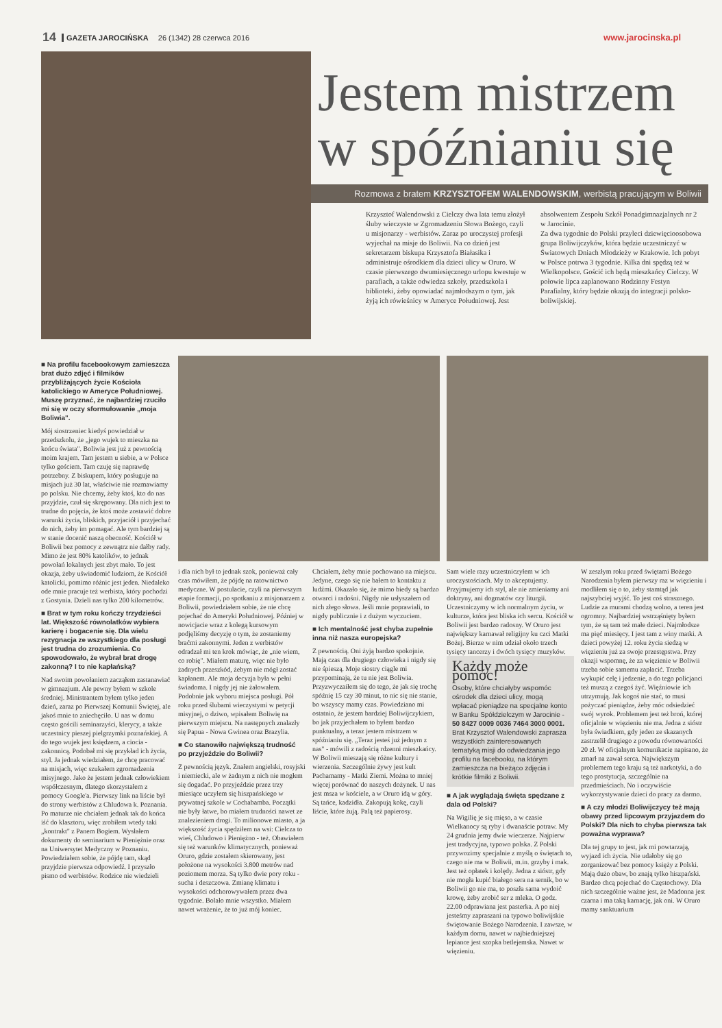14 GAZETA JAROCIŃSKA 26 (1342) 28 czerwca 2016 www.jarocinska.pl
Jestem mistrzem w spóźnianiu się
Rozmowa z bratem KRZYSZTOFEM WALENDOWSKIM, werbistą pracującym w Boliwii
Krzysztof Walendowski z Cielczy dwa lata temu złożył śluby wieczyste w Zgromadzeniu Słowa Bożego, czyli u misjonarzy - werbistów. Zaraz po uroczystej profesji wyjechał na misje do Boliwii. Na co dzień jest sekretarzem biskupa Krzysztofa Białasika i administruje ośrodkiem dla dzieci ulicy w Oruro. W czasie pierwszego dwumiesięcznego urlopu kwestuje w parafiach, a także odwiedza szkoły, przedszkola i biblioteki, żeby opowiadać najmłodszym o tym, jak żyją ich rówieśnicy w Ameryce Południowej. Jest absolwentem Zespołu Szkół Ponadgimnazjalnych nr 2 w Jarocinie.
Za dwa tygodnie do Polski przyleci dziewięcioosobowa grupa Boliwijczyków, która będzie uczestniczyć w Światowych Dniach Młodzieży w Krakowie. Ich pobyt w Polsce potrwa 3 tygodnie. Kilka dni spędzą też w Wielkopolsce. Gościć ich będą mieszkańcy Cielczy. W połowie lipca zaplanowano Rodzinny Festyn Parafialny, który będzie okazją do integracji polsko-boliwijskiej.
■ Na profilu facebookowym zamieszcza brat dużo zdjęć i filmików przybliżających życie Kościoła katolickiego w Ameryce Południowej. Muszę przyznać, że najbardziej rzuciło mi się w oczy sformułowanie „moja Boliwia".
Mój siostrzeniec kiedyś powiedział w przedszkolu, że „jego wujek to mieszka na końcu świata". Boliwia jest już z pewnością moim krajem. Tam jestem u siebie, a w Polsce tylko gościem. Tam czuję się naprawdę potrzebny. Z biskupem, który posługuje na misjach już 30 lat, właściwie nie rozmawiamy po polsku. Nie chcemy, żeby ktoś, kto do nas przyjdzie, czuł się skrępowany. Dla nich jest to trudne do pojęcia, że ktoś może zostawić dobre warunki życia, bliskich, przyjaciół i przyjechać do nich, żeby im pomagać. Ale tym bardziej są w stanie docenić naszą obecność. Kościół w Boliwii bez pomocy z zewnątrz nie dałby rady. Mimo że jest 80% katolików, to jednak powołań lokalnych jest zbyt mało. To jest okazja, żeby uświadomić ludziom, że Kościół katolicki, pomimo różnic jest jeden. Niedaleko ode mnie pracuje też werbista, który pochodzi z Gostynia. Dzieli nas tylko 200 kilometrów.
■ Brat w tym roku kończy trzydzieści lat. Większość równolatków wybiera karierę i bogacenie się. Dla wielu rezygnacja ze wszystkiego dla posługi jest trudna do zrozumienia. Co spowodowało, że wybrał brat drogę zakonną? I to nie kapłańską?
Nad swoim powołaniem zacząłem zastanawiać w gimnazjum. Ale pewny byłem w szkole średniej. Ministrantem byłem tylko jeden dzień, zaraz po Pierwszej Komunii Świętej, ale jakoś mnie to zniechęciło. U nas w domu często gościli seminarzyści, klerycy, a także uczestnicy pieszej pielgrzymki poznańskiej. A do tego wujek jest księdzem, a ciocia - zakonnicą. Podobał mi się przykład ich życia, styl. Ja jednak wiedziałem, że chcę pracować na misjach, więc szukałem zgromadzenia misyjnego. Jako że jestem jednak człowiekiem współczesnym, dlatego skorzystałem z pomocy Google'a. Pierwszy link na liście był do strony werbistów z Chludowa k. Poznania. Po maturze nie chciałem jednak tak do końca iść do klasztoru, więc zrobiłem wtedy taki „kontrakt" z Panem Bogiem. Wysłałem dokumenty do seminarium w Pieniężnie oraz na Uniwersytet Medyczny w Poznaniu. Powiedziałem sobie, że pójdę tam, skąd przyjdzie pierwsza odpowiedź. I przyszło pismo od werbistów. Rodzice nie wiedzieli
i dla nich był to jednak szok, ponieważ cały czas mówiłem, że pójdę na ratownictwo medyczne. W postulacie, czyli na pierwszym etapie formacji, po spotkaniu z misjonarzem z Boliwii, powiedziałem sobie, że nie chcę pojechać do Ameryki Południowej. Później w nowicjacie wraz z kolegą kursowym podjęliśmy decyzję o tym, że zostaniemy braćmi zakonnymi. Jeden z werbistów odradzał mi ten krok mówiąc, że „nie wiem, co robię". Miałem maturę, więc nie było żadnych przeszkód, żebym nie mógł zostać kapłanem. Ale moja decyzja była w pełni świadoma. I nigdy jej nie żałowałem. Podobnie jak wyboru miejsca posługi. Pół roku przed ślubami wieczystymi w petycji misyjnej, o dziwo, wpisałem Boliwię na pierwszym miejscu. Na następnych znalazły się Papua - Nowa Gwinea oraz Brazylia.
■ Co stanowiło największą trudność po przyjeździe do Boliwii?
Z pewnością język. Znałem angielski, rosyjski i niemiecki, ale w żadnym z nich nie mogłem się dogadać. Po przyjeździe przez trzy miesiące uczyłem się hiszpańskiego w prywatnej szkole w Cochabamba. Początki nie były łatwe, bo miałem trudności nawet ze znalezieniem drogi. To milionowe miasto, a ja większość życia spędziłem na wsi: Cielcza to wieś, Chludowo i Pieniężno - też. Obawiałem się też warunków klimatycznych, ponieważ Oruro, gdzie zostałem skierowany, jest położone na wysokości 3.800 metrów nad poziomem morza. Są tylko dwie pory roku - sucha i deszczowa. Zmianę klimatu i wysokości odchorowywałem przez dwa tygodnie. Bolało mnie wszystko. Miałem nawet wrażenie, że to już mój koniec.
Chciałem, żeby mnie pochowano na miejscu. Jedyne, czego się nie bałem to kontaktu z ludźmi. Okazało się, że mimo biedy są bardzo otwarci i radośni. Nigdy nie usłyszałem od nich złego słowa. Jeśli mnie poprawiali, to nigdy publicznie i z dużym wyczuciem.
■ Ich mentalność jest chyba zupełnie inna niż nasza europejska?
Z pewnością. Oni żyją bardzo spokojnie. Mają czas dla drugiego człowieka i nigdy się nie śpieszą. Moje siostry ciągle mi przypominają, że tu nie jest Boliwia. Przyzwyczaiłem się do tego, że jak się trochę spóźnię 15 czy 30 minut, to nic się nie stanie, bo wszyscy mamy czas. Powiedziano mi ostatnio, że jestem bardziej Boliwijczykiem, bo jak przyjechałem to byłem bardzo punktualny, a teraz jestem mistrzem w spóźnianiu się. „Teraz jesteś już jednym z nas" - mówili z radością rdzenni mieszkańcy. W Boliwii mieszają się różne kultury i wierzenia. Szczególnie żywy jest kult Pachamamy - Matki Ziemi. Można to mniej więcej porównać do naszych dożynek. U nas jest msza w kościele, a w Oruro idą w góry. Są tańce, kadzidła. Zakopują kokę, czyli liście, które żują. Palą też papierosy.
Sam wiele razy uczestniczyłem w ich uroczystościach. My to akceptujemy. Przyjmujemy ich styl, ale nie zmieniamy ani doktryny, ani dogmatów czy liturgii. Uczestniczymy w ich normalnym życiu, w kulturze, która jest bliska ich sercu. Kościół w Boliwii jest bardzo radosny. W Oruro jest największy karnawał religijny ku czci Matki Bożej. Bierze w nim udział około trzech tysięcy tancerzy i dwóch tysięcy muzyków.
Każdy może pomóc!
Osoby, które chciałyby wspomóc ośrodek dla dzieci ulicy, mogą wpłacać pieniądze na specjalne konto w Banku Spółdzielczym w Jarocinie - 50 8427 0009 0036 7464 3000 0001. Brat Krzysztof Walendowski zaprasza wszystkich zainteresowanych tematyką misji do odwiedzania jego profilu na facebooku, na którym zamieszcza na bieżąco zdjęcia i krótkie filmiki z Boliwii.
■ A jak wyglądają święta spędzane z dala od Polski?
Na Wigilię je się mięso, a w czasie Wielkanocy są ryby i dwanaście potraw. My 24 grudnia jemy dwie wieczerze. Najpierw jest tradycyjna, typowo polska. Z Polski przywozimy specjalnie z myślą o świętach to, czego nie ma w Boliwii, m.in. grzyby i mak. Jest też opłatek i kolędy. Jedna z sióstr, gdy nie mogła kupić białego sera na sernik, bo w Boliwii go nie ma, to poszła sama wydoić krowę, żeby zrobić ser z mleka. O godz. 22.00 odprawiana jest pasterka. A po niej jesteśmy zapraszani na typowo boliwijskie świętowanie Bożego Narodzenia. I zawsze, w każdym domu, nawet w najbiedniejszej lepiance jest szopka betlejemska. Nawet w więzieniu.
W zeszłym roku przed świętami Bożego Narodzenia byłem pierwszy raz w więzieniu i modliłem się o to, żeby stamtąd jak najszybciej wyjść. To jest coś strasznego. Ludzie za murami chodzą wolno, a teren jest ogromny. Najbardziej wstrząśnięty byłem tym, że są tam też małe dzieci. Najmłodsze ma pięć miesięcy. I jest tam z winy matki. A dzieci powyżej 12. roku życia siedzą w więzieniu już za swoje przestępstwa. Przy okazji wspomnę, że za więzienie w Boliwii trzeba sobie samemu zapłacić. Trzeba wykupić celę i jedzenie, a do tego policjanci też muszą z czegoś żyć. Więźniowie ich utrzymują. Jak kogoś nie stać, to musi pożyczać pieniądze, żeby móc odsiedzieć swój wyrok. Problemem jest też broń, której oficjalnie w więzieniu nie ma. Jedna z sióstr była świadkiem, gdy jeden ze skazanych zastrzelił drugiego z powodu równowartości 20 zł. W oficjalnym komunikacie napisano, że zmarł na zawał serca. Największym problemem tego kraju są też narkotyki, a do tego prostytucja, szczególnie na przedmieściach. No i oczywiście wykorzystywanie dzieci do pracy za darmo.
■ A czy młodzi Boliwijczycy też mają obawy przed lipcowym przyjazdem do Polski? Dla nich to chyba pierwsza tak poważna wyprawa?
Dla tej grupy to jest, jak mi powtarzają, wyjazd ich życia. Nie udałoby się go zorganizować bez pomocy księży z Polski. Mają dużo obaw, bo znają tylko hiszpański. Bardzo chcą pojechać do Częstochowy. Dla nich szczególnie ważne jest, że Madonna jest czarna i ma taką karnację, jak oni. W Oruro mamy sanktuarium